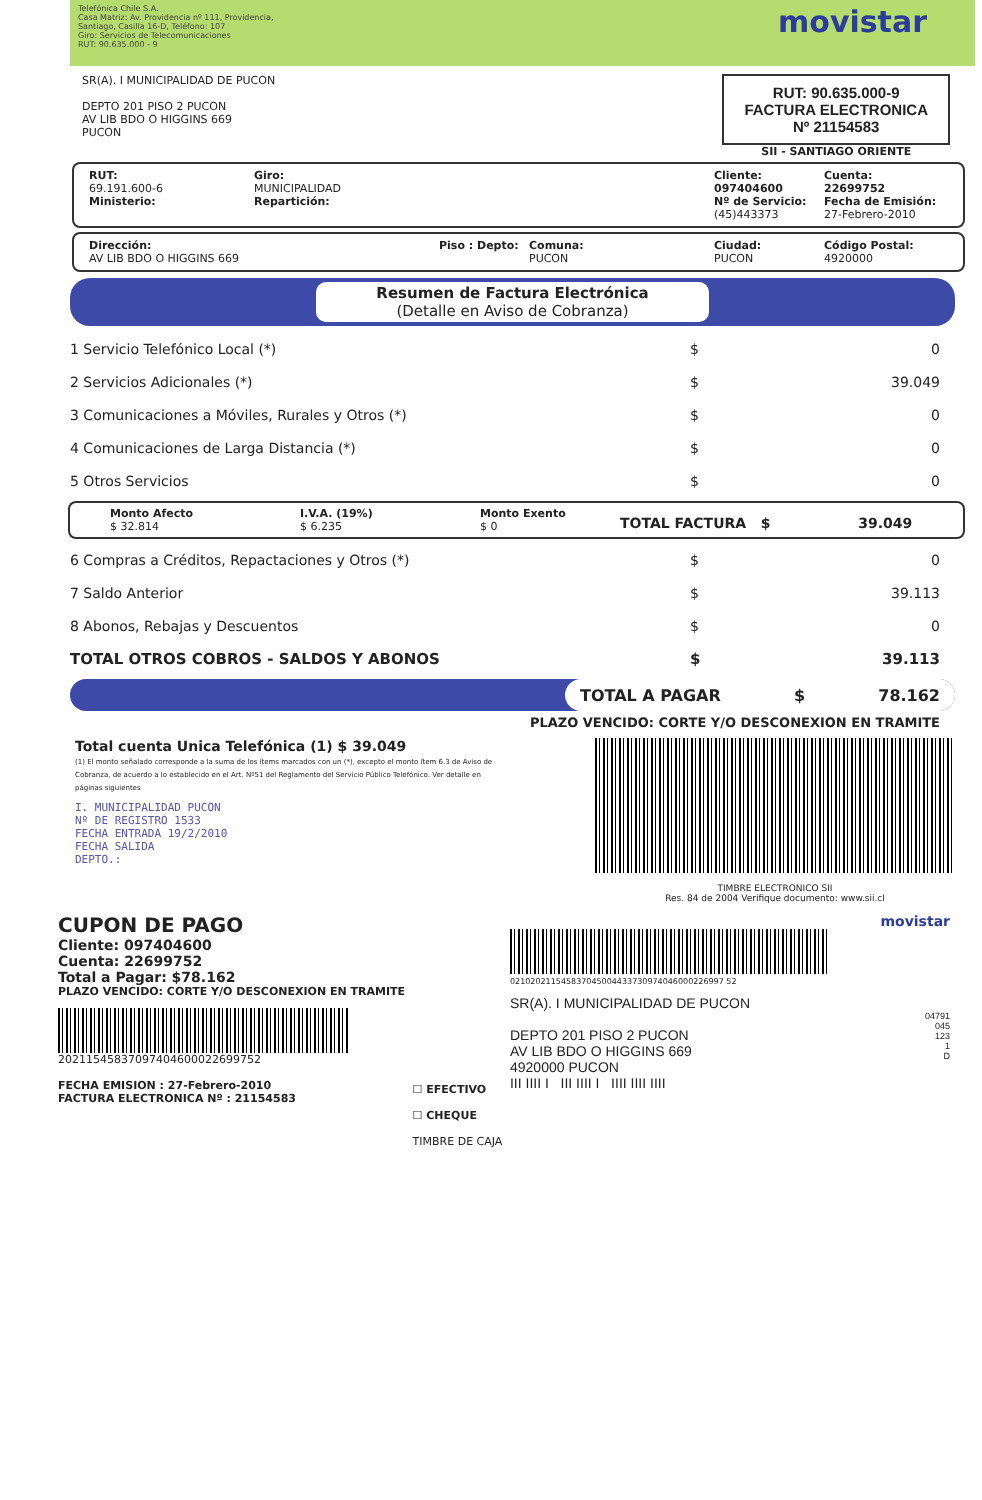Telefónica Chile S.A.
Casa Matriz: Av. Providencia nº 111, Providencia,
Santiago, Casilla 16-D, Teléfono: 107
Giro: Servicios de Telecomunicaciones
RUT: 90.635.000 - 9
movistar
SR(A). I MUNICIPALIDAD DE PUCON
DEPTO 201 PISO 2 PUCON
AV LIB BDO O HIGGINS 669
PUCON
RUT: 90.635.000-9
FACTURA ELECTRONICA
Nº 21154583
SII - SANTIAGO ORIENTE
RUT:
69.191.600-6
Ministerio:
Giro:
MUNICIPALIDAD
Repartición:
Cliente:
097404600
Nº de Servicio:
(45)443373
Cuenta:
22699752
Fecha de Emisión:
27-Febrero-2010
Dirección:
AV LIB BDO O HIGGINS 669
Piso : Depto: Comuna:
PUCON
Ciudad:
PUCON
Código Postal:
4920000
Resumen de Factura Electrónica
(Detalle en Aviso de Cobranza)
1 Servicio Telefónico Local (*) $ 0
2 Servicios Adicionales (*) $ 39.049
3 Comunicaciones a Móviles, Rurales y Otros (*) $ 0
4 Comunicaciones de Larga Distancia (*) $ 0
5 Otros Servicios $ 0
Monto Afecto
$ 32.814
I.V.A. (19%)
$ 6.235
Monto Exento
$ 0
TOTAL FACTURA $ 39.049
6 Compras a Créditos, Repactaciones y Otros (*) $ 0
7 Saldo Anterior $ 39.113
8 Abonos, Rebajas y Descuentos $ 0
TOTAL OTROS COBROS - SALDOS Y ABONOS $ 39.113
TOTAL A PAGAR $ 78.162
PLAZO VENCIDO: CORTE Y/O DESCONEXION EN TRAMITE
Total cuenta Unica Telefónica (1) $ 39.049
(1) El monto señalado corresponde a la suma de los ítems marcados con un (*), excepto el monto ítem 6.3 de Aviso de Cobranza, de acuerdo a lo establecido en el Art. Nº51 del Reglamento del Servicio Público Telefónico. Ver detalle en páginas siguientes
I. MUNICIPALIDAD PUCON
Nº DE REGISTRO 1533
FECHA ENTRADA 19/2/2010
FECHA SALIDA
DEPTO.:
TIMBRE ELECTRONICO SII
Res. 84 de 2004 Verifique documento: www.sii.cl
CUPON DE PAGO
Cliente: 097404600
Cuenta: 22699752
Total a Pagar: $78.162
PLAZO VENCIDO: CORTE Y/O DESCONEXION EN TRAMITE
20211545837097404600022699752
FECHA EMISION : 27-Febrero-2010
FACTURA ELECTRONICA Nº : 21154583
☐ EFECTIVO
☐ CHEQUE
TIMBRE DE CAJA
movistar
021020211545837045004433730974046000226997 52
SR(A). I MUNICIPALIDAD DE PUCON
DEPTO 201 PISO 2 PUCON
AV LIB BDO O HIGGINS 669
4920000 PUCON
III IIII I III IIII I IIII IIII IIII
04791
045
123
1
D